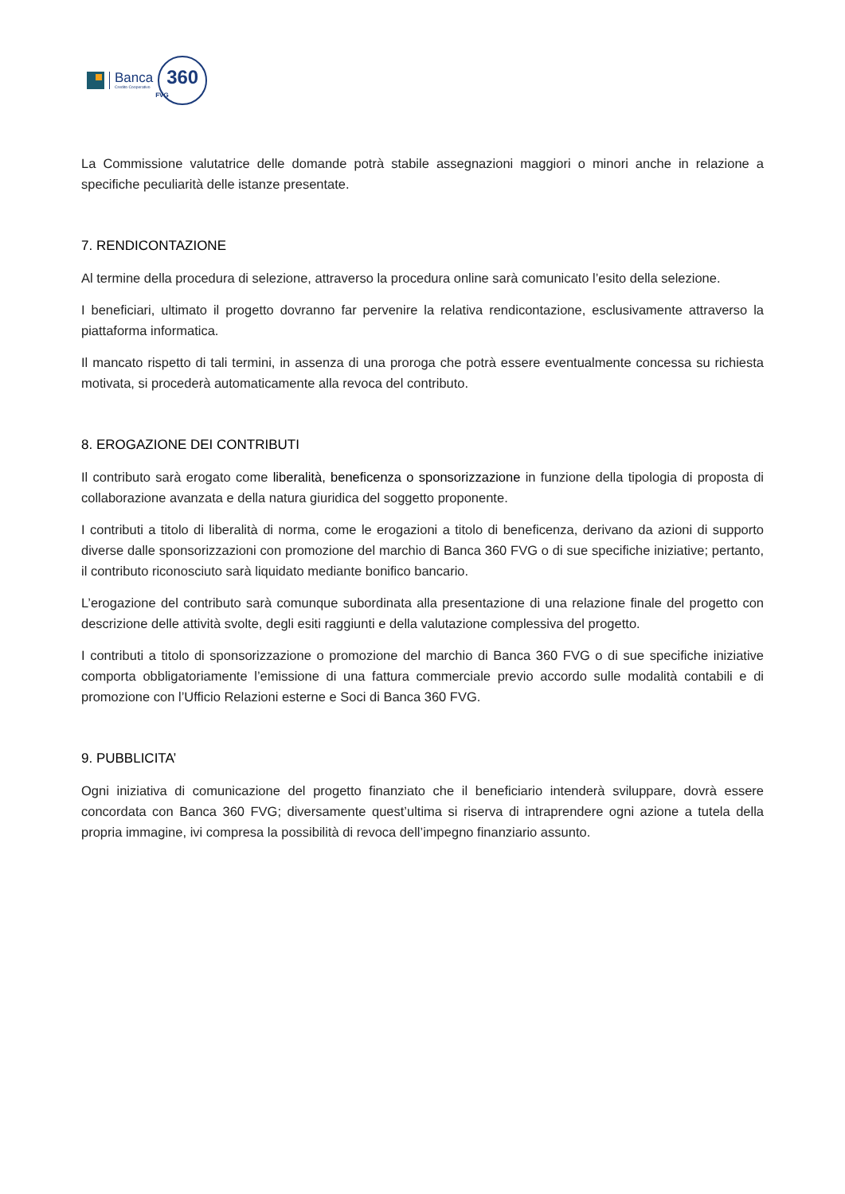Banca
Credito Cooperativo
360
FVG
La Commissione valutatrice delle domande potrà stabile assegnazioni maggiori o minori anche in relazione a specifiche peculiarità delle istanze presentate.
7. RENDICONTAZIONE
Al termine della procedura di selezione, attraverso la procedura online sarà comunicato l’esito della selezione.
I beneficiari, ultimato il progetto dovranno far pervenire la relativa rendicontazione, esclusivamente attraverso la piattaforma informatica.
Il mancato rispetto di tali termini, in assenza di una proroga che potrà essere eventualmente concessa su richiesta motivata, si procederà automaticamente alla revoca del contributo.
8. EROGAZIONE DEI CONTRIBUTI
Il contributo sarà erogato come liberalità, beneficenza o sponsorizzazione in funzione della tipologia di proposta di collaborazione avanzata e della natura giuridica del soggetto proponente.
I contributi a titolo di liberalità di norma, come le erogazioni a titolo di beneficenza, derivano da azioni di supporto diverse dalle sponsorizzazioni con promozione del marchio di Banca 360 FVG o di sue specifiche iniziative; pertanto, il contributo riconosciuto sarà liquidato mediante bonifico bancario.
L’erogazione del contributo sarà comunque subordinata alla presentazione di una relazione finale del progetto con descrizione delle attività svolte, degli esiti raggiunti e della valutazione complessiva del progetto.
I contributi a titolo di sponsorizzazione o promozione del marchio di Banca 360 FVG o di sue specifiche iniziative comporta obbligatoriamente l’emissione di una fattura commerciale previo accordo sulle modalità contabili e di promozione con l’Ufficio Relazioni esterne e Soci di Banca 360 FVG.
9. PUBBLICITA’
Ogni iniziativa di comunicazione del progetto finanziato che il beneficiario intenderà sviluppare, dovrà essere concordata con Banca 360 FVG; diversamente quest’ultima si riserva di intraprendere ogni azione a tutela della propria immagine, ivi compresa la possibilità di revoca dell’impegno finanziario assunto.